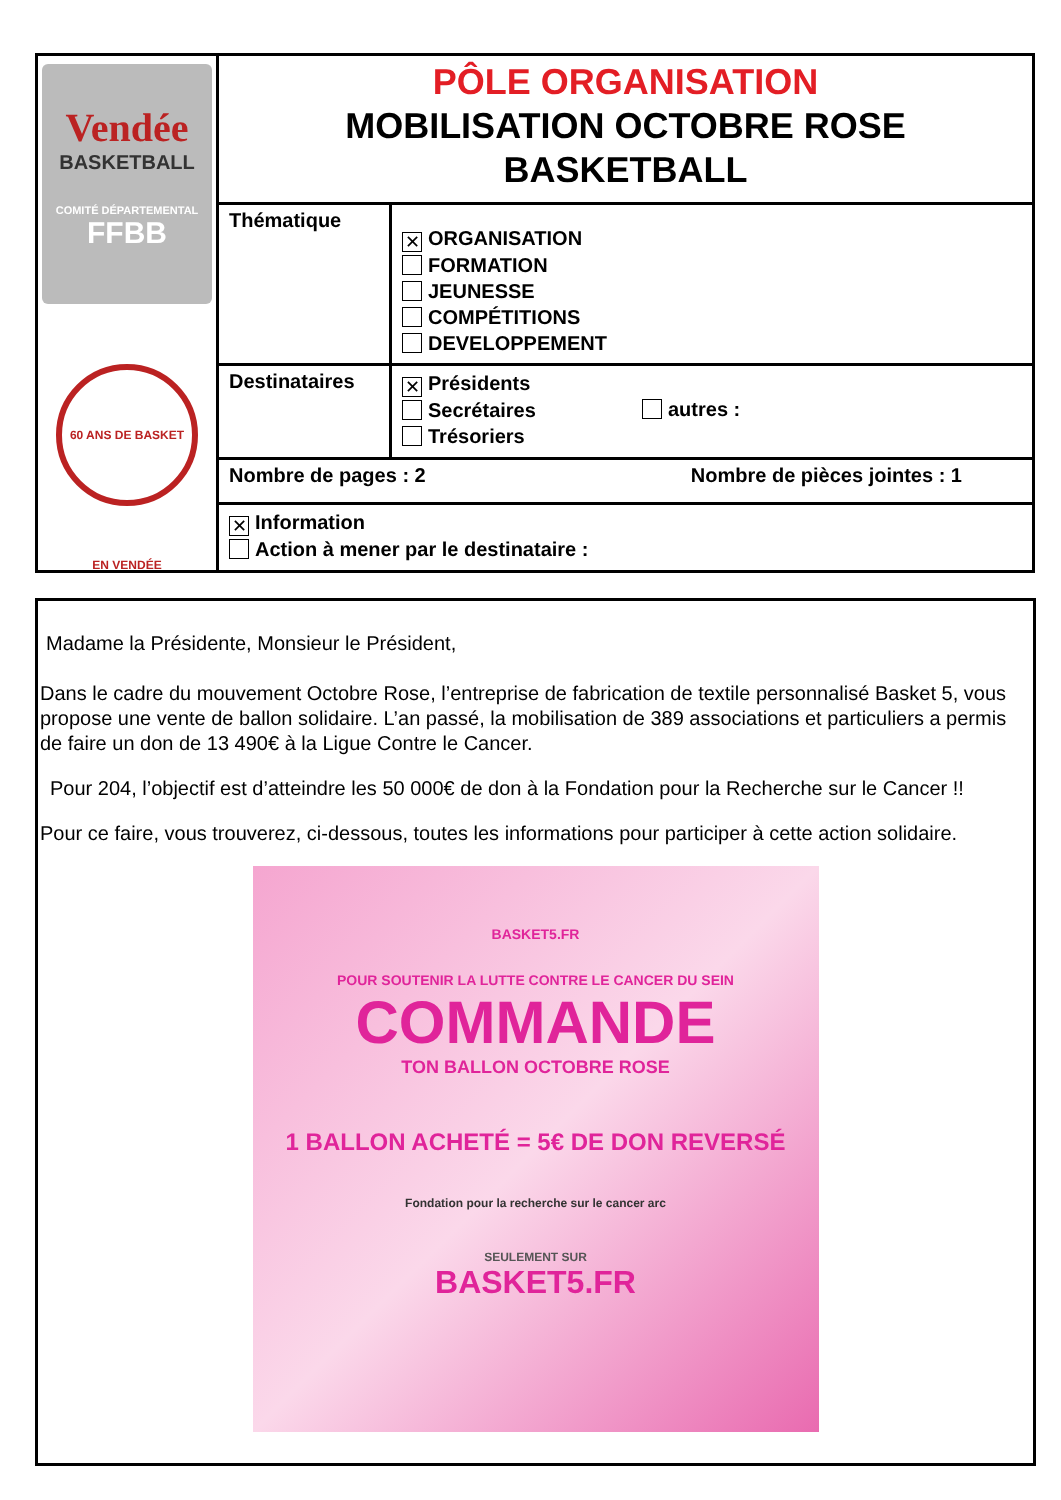| Vendée BASKETBALL COMITÉ DÉPARTEMENTAL FFBB 60 ANS DE BASKET EN VENDÉE | PÔLE ORGANISATION MOBILISATION OCTOBRE ROSE BASKETBALL | |
| | Thématique | ✕ ORGANISATION FORMATION JEUNESSE COMPÉTITIONS DEVELOPPEMENT |
| | Destinataires | ✕ Présidents Secrétaires Trésoriers autres : |
| | Nombre de pages : 2 Nombre de pièces jointes : 1 | |
| | ✕ Information Action à mener par le destinataire : | |
Madame la Présidente, Monsieur le Président,
Dans le cadre du mouvement Octobre Rose, l’entreprise de fabrication de textile personnalisé Basket 5, vous propose une vente de ballon solidaire. L’an passé, la mobilisation de 389 associations et particuliers a permis de faire un don de 13 490€ à la Ligue Contre le Cancer.
Pour 204, l’objectif est d’atteindre les 50 000€ de don à la Fondation pour la Recherche sur le Cancer !!
Pour ce faire, vous trouverez, ci-dessous, toutes les informations pour participer à cette action solidaire.
BASKET5.FR
POUR SOUTENIR LA LUTTE CONTRE LE CANCER DU SEIN
COMMANDE
TON BALLON OCTOBRE ROSE
1 BALLON ACHETÉ = 5€ DE DON REVERSÉ
Fondation pour la recherche sur le cancer arc
SEULEMENT SUR
BASKET5.FR